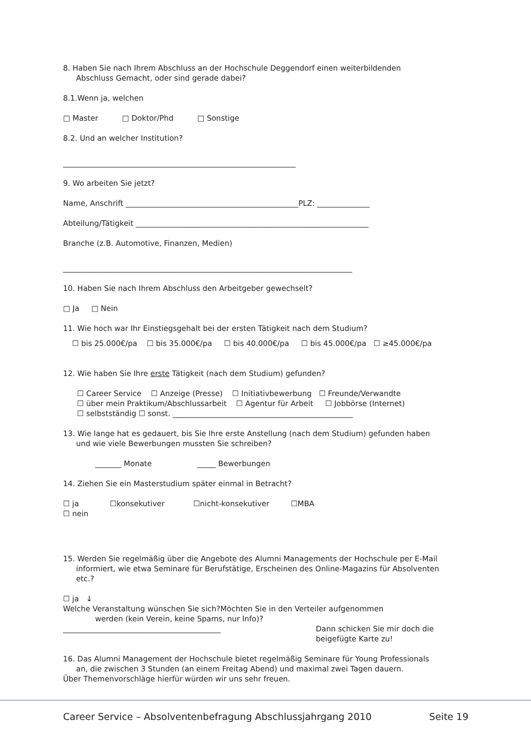8. Haben Sie nach Ihrem Abschluss an der Hochschule Deggendorf einen weiterbildenden
Abschluss Gemacht, oder sind gerade dabei?
8.1.Wenn ja, welchen
□ Master □ Doktor/Phd □ Sonstige
8.2. Und an welcher Institution?
______________________________________________________________
9. Wo arbeiten Sie jetzt?
Name, Anschrift ______________________________________________PLZ: ______________
Abteilung/Tätigkeit ______________________________________________________________
Branche (z.B. Automotive, Finanzen, Medien)
_____________________________________________________________________________
10. Haben Sie nach Ihrem Abschluss den Arbeitgeber gewechselt?
□ Ja □ Nein
11. Wie hoch war Ihr Einstiegsgehalt bei der ersten Tätigkeit nach dem Studium?
☐ bis 25.000€/pa ☐ bis 35.000€/pa ☐ bis 40.000€/pa ☐ bis 45.000€/pa ☐ ≥45.000€/pa
12. Wie haben Sie Ihre erste Tätigkeit (nach dem Studium) gefunden?
☐ Career Service ☐ Anzeige (Presse) ☐ Initiativbewerbung ☐ Freunde/Verwandte
☐ über mein Praktikum/Abschlussarbeit ☐ Agentur für Arbeit ☐ Jobbörse (Internet)
☐ selbstständig ☐ sonst. ________________________________________________
13. Wie lange hat es gedauert, bis Sie Ihre erste Anstellung (nach dem Studium) gefunden haben
und wie viele Bewerbungen mussten Sie schreiben?
_______ Monate _____ Bewerbungen
14. Ziehen Sie ein Masterstudium später einmal in Betracht?
☐ ja ☐konsekutiver ☐nicht-konsekutiver ☐MBA
☐ nein
15. Werden Sie regelmäßig über die Angebote des Alumni Managements der Hochschule per E-Mail
informiert, wie etwa Seminare für Berufstätige, Erscheinen des Online-Magazins für Absolventen
etc.?
☐ ja ↓
Welche Veranstaltung wünschen Sie sich?Möchten Sie in den Verteiler aufgenommen
werden (kein Verein, keine Spams, nur Info)?
__________________________________________ Dann schicken Sie mir doch die
beigefügte Karte zu!
16. Das Alumni Management der Hochschule bietet regelmäßig Seminare für Young Professionals
an, die zwischen 3 Stunden (an einem Freitag Abend) und maximal zwei Tagen dauern.
Über Themenvorschläge hierfür würden wir uns sehr freuen.
Career Service – Absolventenbefragung Abschlussjahrgang 2010 Seite 19